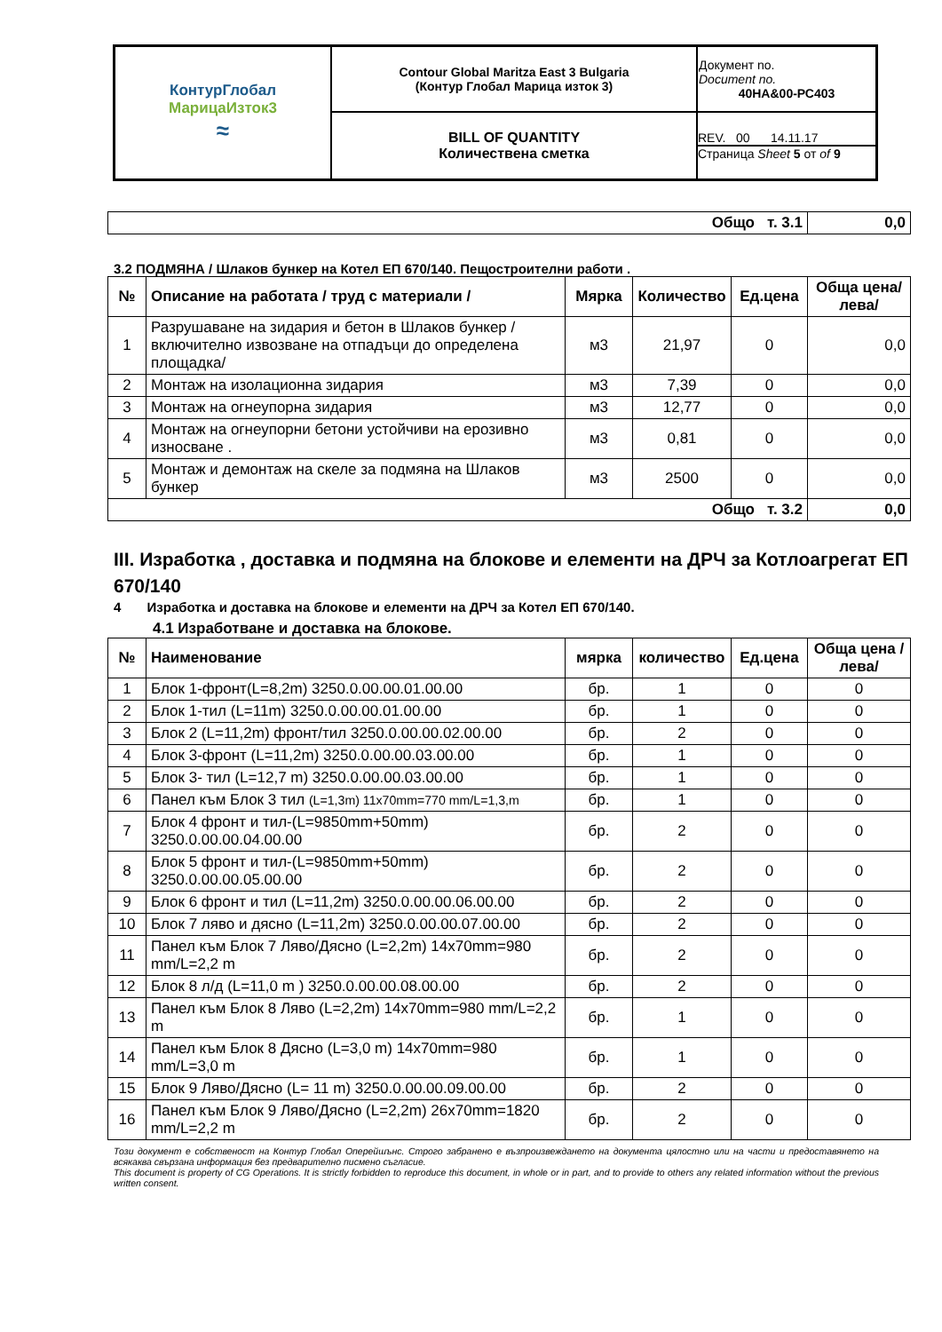| КонтурГлобал МарицаИзток3 ≈ | Contour Global Maritza East 3 Bulgaria (Контур Глобал Марица изток 3) | Документ no. Document no. 40НА&00-РС403 |
| | BILL OF QUANTITY Количествена сметка | REV. 00 14.11.17 Страница Sheet 5 от of 9 |
| Общо т. 3.1 | 0,0 |
3.2 ПОДМЯНА / Шлаков бункер на Котел ЕП 670/140. Пещостроителни работи .
| № | Описание на работата / труд с материали / | Мярка | Количество | Ед.цена | Обща цена/лева/ |
| --- | --- | --- | --- | --- | --- |
| 1 | Разрушаване на зидария и бетон в Шлаков бункер / включително извозване на отпадъци до определена площадка/ | м3 | 21,97 | 0 | 0,0 |
| 2 | Монтаж на изолационна зидария | м3 | 7,39 | 0 | 0,0 |
| 3 | Монтаж на огнеупорна зидария | м3 | 12,77 | 0 | 0,0 |
| 4 | Монтаж на огнеупорни бетони устойчиви на ерозивно износване . | м3 | 0,81 | 0 | 0,0 |
| 5 | Монтаж и демонтаж на скеле за подмяна на Шлаков бункер | м3 | 2500 | 0 | 0,0 |
| Общо т. 3.2 | | | | | 0,0 |
III. Изработка , доставка и подмяна на блокове и елементи на ДРЧ за Котлоагрегат ЕП 670/140
4 Изработка и доставка на блокове и елементи на ДРЧ за Котел ЕП 670/140.
4.1 Изработване и доставка на блокове.
| № | Наименование | мярка | количество | Ед.цена | Обща цена /лева/ |
| --- | --- | --- | --- | --- | --- |
| 1 | Блок 1-фронт(L=8,2m) 3250.0.00.00.01.00.00 | бр. | 1 | 0 | 0 |
| 2 | Блок 1-тил (L=11m) 3250.0.00.00.01.00.00 | бр. | 1 | 0 | 0 |
| 3 | Блок 2 (L=11,2m) фронт/тил 3250.0.00.00.02.00.00 | бр. | 2 | 0 | 0 |
| 4 | Блок 3-фронт (L=11,2m) 3250.0.00.00.03.00.00 | бр. | 1 | 0 | 0 |
| 5 | Блок 3- тил (L=12,7 m) 3250.0.00.00.03.00.00 | бр. | 1 | 0 | 0 |
| 6 | Панел към Блок 3 тил (L=1,3m) 11x70mm=770 mm/L=1,3,m | бр. | 1 | 0 | 0 |
| 7 | Блок 4 фронт и тил-(L=9850mm+50mm) 3250.0.00.00.04.00.00 | бр. | 2 | 0 | 0 |
| 8 | Блок 5 фронт и тил-(L=9850mm+50mm) 3250.0.00.00.05.00.00 | бр. | 2 | 0 | 0 |
| 9 | Блок 6 фронт и тил (L=11,2m) 3250.0.00.00.06.00.00 | бр. | 2 | 0 | 0 |
| 10 | Блок 7 ляво и дясно (L=11,2m) 3250.0.00.00.07.00.00 | бр. | 2 | 0 | 0 |
| 11 | Панел към Блок 7 Ляво/Дясно (L=2,2m) 14x70mm=980 mm/L=2,2 m | бр. | 2 | 0 | 0 |
| 12 | Блок 8 л/д (L=11,0 m ) 3250.0.00.00.08.00.00 | бр. | 2 | 0 | 0 |
| 13 | Панел към Блок 8 Ляво (L=2,2m) 14x70mm=980 mm/L=2,2 m | бр. | 1 | 0 | 0 |
| 14 | Панел към Блок 8 Дясно (L=3,0 m) 14x70mm=980 mm/L=3,0 m | бр. | 1 | 0 | 0 |
| 15 | Блок 9 Ляво/Дясно (L= 11 m) 3250.0.00.00.09.00.00 | бр. | 2 | 0 | 0 |
| 16 | Панел към Блок 9 Ляво/Дясно (L=2,2m) 26x70mm=1820 mm/L=2,2 m | бр. | 2 | 0 | 0 |
Този документ е собственост на Контур Глобал Оперейшънс. Строго забранено е възпроизвеждането на документа цялостно или на части и предоставянето на всякаква свързана информация без предварително писмено съгласие.
This document is property of CG Operations. It is strictly forbidden to reproduce this document, in whole or in part, and to provide to others any related information without the previous written consent.